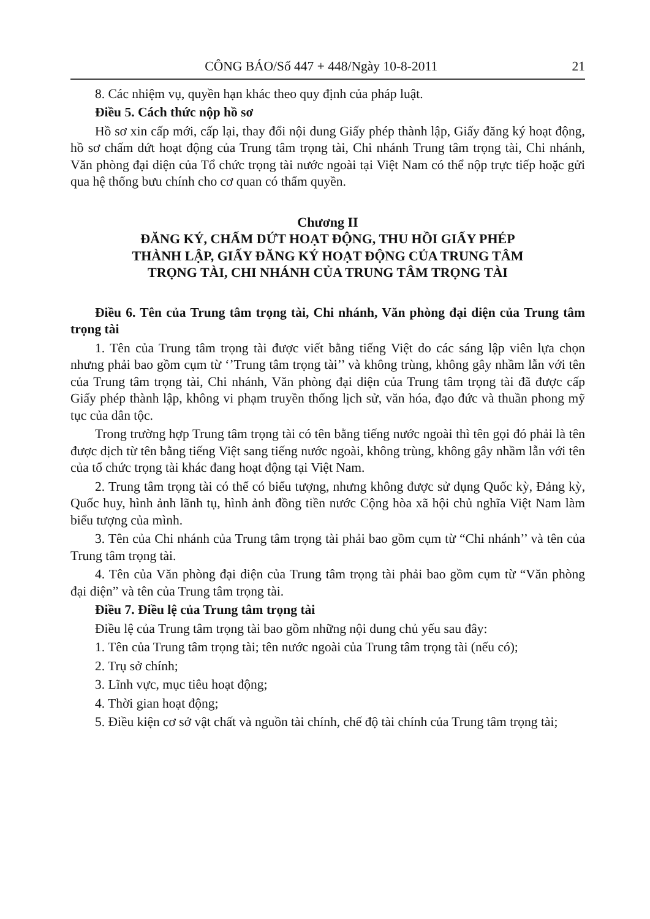CÔNG BÁO/Số 447 + 448/Ngày 10-8-2011 21
8. Các nhiệm vụ, quyền hạn khác theo quy định của pháp luật.
Điều 5. Cách thức nộp hồ sơ
Hồ sơ xin cấp mới, cấp lại, thay đổi nội dung Giấy phép thành lập, Giấy đăng ký hoạt động, hồ sơ chấm dứt hoạt động của Trung tâm trọng tài, Chi nhánh Trung tâm trọng tài, Chi nhánh, Văn phòng đại diện của Tổ chức trọng tài nước ngoài tại Việt Nam có thể nộp trực tiếp hoặc gửi qua hệ thống bưu chính cho cơ quan có thẩm quyền.
Chương II
ĐĂNG KÝ, CHẤM DỨT HOẠT ĐỘNG, THU HỒI GIẤY PHÉP
THÀNH LẬP, GIẤY ĐĂNG KÝ HOẠT ĐỘNG CỦA TRUNG TÂM
TRỌNG TÀI, CHI NHÁNH CỦA TRUNG TÂM TRỌNG TÀI
Điều 6. Tên của Trung tâm trọng tài, Chi nhánh, Văn phòng đại diện của Trung tâm trọng tài
1. Tên của Trung tâm trọng tài được viết bằng tiếng Việt do các sáng lập viên lựa chọn nhưng phải bao gồm cụm từ ‘’Trung tâm trọng tài’’ và không trùng, không gây nhầm lẫn với tên của Trung tâm trọng tài, Chi nhánh, Văn phòng đại diện của Trung tâm trọng tài đã được cấp Giấy phép thành lập, không vi phạm truyền thống lịch sử, văn hóa, đạo đức và thuần phong mỹ tục của dân tộc.
Trong trường hợp Trung tâm trọng tài có tên bằng tiếng nước ngoài thì tên gọi đó phải là tên được dịch từ tên bằng tiếng Việt sang tiếng nước ngoài, không trùng, không gây nhầm lẫn với tên của tổ chức trọng tài khác đang hoạt động tại Việt Nam.
2. Trung tâm trọng tài có thể có biểu tượng, nhưng không được sử dụng Quốc kỳ, Đảng kỳ, Quốc huy, hình ảnh lãnh tụ, hình ảnh đồng tiền nước Cộng hòa xã hội chủ nghĩa Việt Nam làm biểu tượng của mình.
3. Tên của Chi nhánh của Trung tâm trọng tài phải bao gồm cụm từ “Chi nhánh’’ và tên của Trung tâm trọng tài.
4. Tên của Văn phòng đại diện của Trung tâm trọng tài phải bao gồm cụm từ “Văn phòng đại diện” và tên của Trung tâm trọng tài.
Điều 7. Điều lệ của Trung tâm trọng tài
Điều lệ của Trung tâm trọng tài bao gồm những nội dung chủ yếu sau đây:
1. Tên của Trung tâm trọng tài; tên nước ngoài của Trung tâm trọng tài (nếu có);
2. Trụ sở chính;
3. Lĩnh vực, mục tiêu hoạt động;
4. Thời gian hoạt động;
5. Điều kiện cơ sở vật chất và nguồn tài chính, chế độ tài chính của Trung tâm trọng tài;